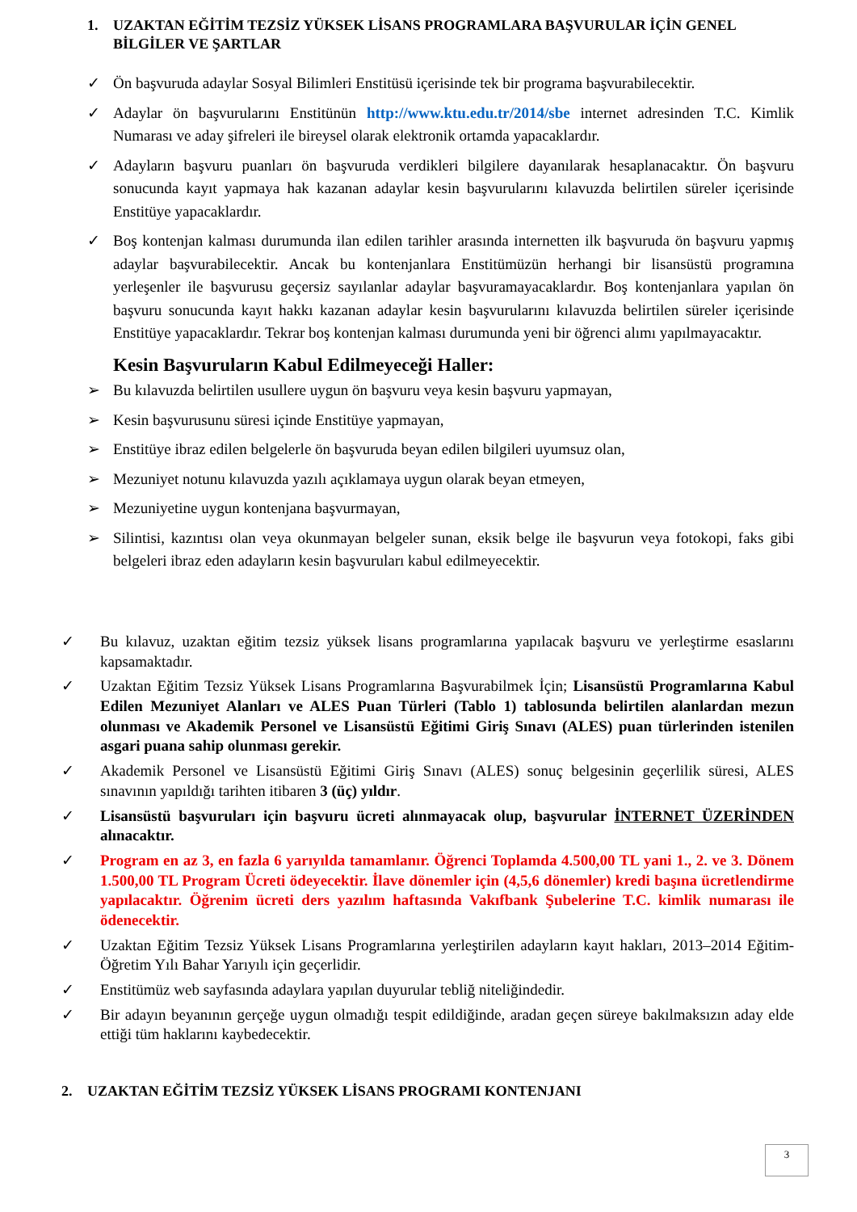1. UZAKTAN EĞİTİM TEZSİZ YÜKSEK LİSANS PROGRAMLARA BAŞVURULAR İÇİN GENEL BİLGİLER VE ŞARTLAR
✓ Ön başvuruda adaylar Sosyal Bilimleri Enstitüsü içerisinde tek bir programa başvurabilecektir.
✓ Adaylar ön başvurularını Enstitünün http://www.ktu.edu.tr/2014/sbe internet adresinden T.C. Kimlik Numarası ve aday şifreleri ile bireysel olarak elektronik ortamda yapacaklardır.
✓ Adayların başvuru puanları ön başvuruda verdikleri bilgilere dayanılarak hesaplanacaktır. Ön başvuru sonucunda kayıt yapmaya hak kazanan adaylar kesin başvurularını kılavuzda belirtilen süreler içerisinde Enstitüye yapacaklardır.
✓ Boş kontenjan kalması durumunda ilan edilen tarihler arasında internetten ilk başvuruda ön başvuru yapmış adaylar başvurabilecektir. Ancak bu kontenjanlara Enstitümüzün herhangi bir lisansüstü programına yerleşenler ile başvurusu geçersiz sayılanlar adaylar başvuramayacaklardır. Boş kontenjanlara yapılan ön başvuru sonucunda kayıt hakkı kazanan adaylar kesin başvurularını kılavuzda belirtilen süreler içerisinde Enstitüye yapacaklardır. Tekrar boş kontenjan kalması durumunda yeni bir öğrenci alımı yapılmayacaktır.
Kesin Başvuruların Kabul Edilmeyeceği Haller:
➢ Bu kılavuzda belirtilen usullere uygun ön başvuru veya kesin başvuru yapmayan,
➢ Kesin başvurusunu süresi içinde Enstitüye yapmayan,
➢ Enstitüye ibraz edilen belgelerle ön başvuruda beyan edilen bilgileri uyumsuz olan,
➢ Mezuniyet notunu kılavuzda yazılı açıklamaya uygun olarak beyan etmeyen,
➢ Mezuniyetine uygun kontenjana başvurmayan,
➢ Silintisi, kazıntısı olan veya okunmayan belgeler sunan, eksik belge ile başvurun veya fotokopi, faks gibi belgeleri ibraz eden adayların kesin başvuruları kabul edilmeyecektir.
✓ Bu kılavuz, uzaktan eğitim tezsiz yüksek lisans programlarına yapılacak başvuru ve yerleştirme esaslarını kapsamaktadır.
✓ Uzaktan Eğitim Tezsiz Yüksek Lisans Programlarına Başvurabilmek İçin; Lisansüstü Programlarına Kabul Edilen Mezuniyet Alanları ve ALES Puan Türleri (Tablo 1) tablosunda belirtilen alanlardan mezun olunması ve Akademik Personel ve Lisansüstü Eğitimi Giriş Sınavı (ALES) puan türlerinden istenilen asgari puana sahip olunması gerekir.
✓ Akademik Personel ve Lisansüstü Eğitimi Giriş Sınavı (ALES) sonuç belgesinin geçerlilik süresi, ALES sınavının yapıldığı tarihten itibaren 3 (üç) yıldır.
✓ Lisansüstü başvuruları için başvuru ücreti alınmayacak olup, başvurular İNTERNET ÜZERİNDEN alınacaktır.
✓ Program en az 3, en fazla 6 yarıyılda tamamlanır. Öğrenci Toplamda 4.500,00 TL yani 1., 2. ve 3. Dönem 1.500,00 TL Program Ücreti ödeyecektir. İlave dönemler için (4,5,6 dönemler) kredi başına ücretlendirme yapılacaktır. Öğrenim ücreti ders yazılım haftasında Vakıfbank Şubelerine T.C. kimlik numarası ile ödenecektir.
✓ Uzaktan Eğitim Tezsiz Yüksek Lisans Programlarına yerleştirilen adayların kayıt hakları, 2013–2014 Eğitim-Öğretim Yılı Bahar Yarıyılı için geçerlidir.
✓ Enstitümüz web sayfasında adaylara yapılan duyurular tebliğ niteliğindedir.
✓ Bir adayın beyanının gerçeğe uygun olmadığı tespit edildiğinde, aradan geçen süreye bakılmaksızın aday elde ettiği tüm haklarını kaybedecektir.
2. UZAKTAN EĞİTİM TEZSİZ YÜKSEK LİSANS PROGRAMI KONTENJANI
3